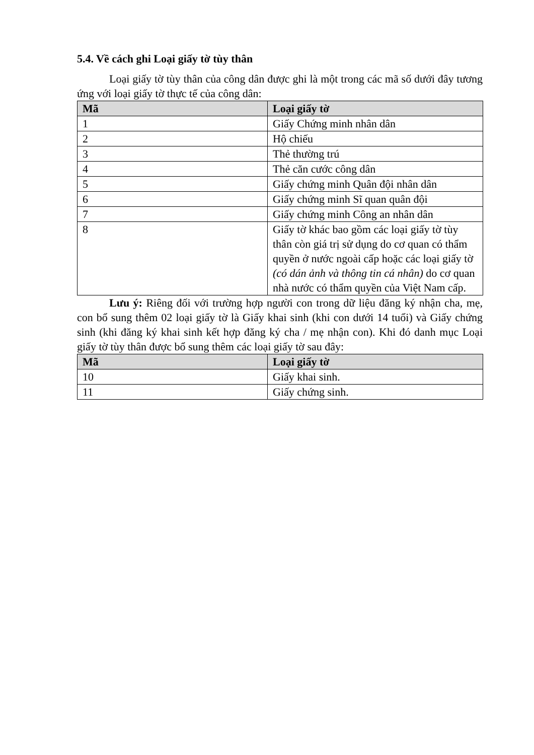5.4. Về cách ghi Loại giấy tờ tùy thân
Loại giấy tờ tùy thân của công dân được ghi là một trong các mã số dưới đây tương ứng với loại giấy tờ thực tế của công dân:
| Mã | Loại giấy tờ |
| --- | --- |
| 1 | Giấy Chứng minh nhân dân |
| 2 | Hộ chiếu |
| 3 | Thẻ thường trú |
| 4 | Thẻ căn cước công dân |
| 5 | Giấy chứng minh Quân đội nhân dân |
| 6 | Giấy chứng minh Sĩ quan quân đội |
| 7 | Giấy chứng minh Công an nhân dân |
| 8 | Giấy tờ khác bao gồm các loại giấy tờ tùy thân còn giá trị sử dụng do cơ quan có thẩm quyền ở nước ngoài cấp hoặc các loại giấy tờ (có dán ảnh và thông tin cá nhân) do cơ quan nhà nước có thẩm quyền của Việt Nam cấp. |
Lưu ý: Riêng đối với trường hợp người con trong dữ liệu đăng ký nhận cha, mẹ, con bổ sung thêm 02 loại giấy tờ là Giấy khai sinh (khi con dưới 14 tuổi) và Giấy chứng sinh (khi đăng ký khai sinh kết hợp đăng ký cha / mẹ nhận con). Khi đó danh mục Loại giấy tờ tùy thân được bổ sung thêm các loại giấy tờ sau đây:
| Mã | Loại giấy tờ |
| --- | --- |
| 10 | Giấy khai sinh. |
| 11 | Giấy chứng sinh. |